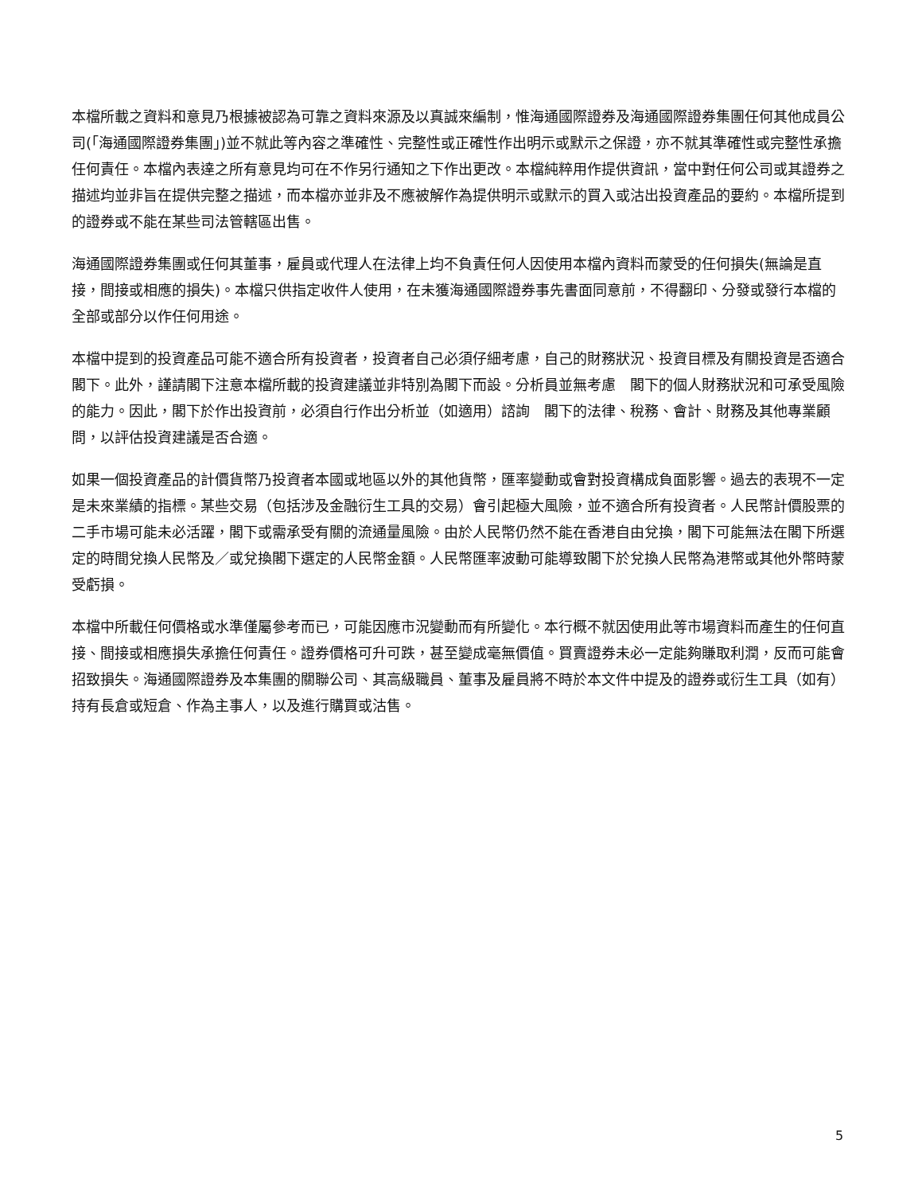本檔所載之資料和意見乃根據被認為可靠之資料來源及以真誠來編制，惟海通國際證券及海通國際證券集團任何其他成員公司(「海通國際證券集團」)並不就此等內容之準確性、完整性或正確性作出明示或默示之保證，亦不就其準確性或完整性承擔任何責任。本檔內表達之所有意見均可在不作另行通知之下作出更改。本檔純粹用作提供資訊，當中對任何公司或其證券之描述均並非旨在提供完整之描述，而本檔亦並非及不應被解作為提供明示或默示的買入或沽出投資產品的要約。本檔所提到的證券或不能在某些司法管轄區出售。
海通國際證券集團或任何其董事，雇員或代理人在法律上均不負責任何人因使用本檔內資料而蒙受的任何損失(無論是直接，間接或相應的損失)。本檔只供指定收件人使用，在未獲海通國際證券事先書面同意前，不得翻印、分發或發行本檔的全部或部分以作任何用途。
本檔中提到的投資產品可能不適合所有投資者，投資者自己必須仔細考慮，自己的財務狀況、投資目標及有關投資是否適合閣下。此外，謹請閣下注意本檔所載的投資建議並非特別為閣下而設。分析員並無考慮　閣下的個人財務狀況和可承受風險的能力。因此，閣下於作出投資前，必須自行作出分析並（如適用）諮詢　閣下的法律、稅務、會計、財務及其他專業顧問，以評估投資建議是否合適。
如果一個投資產品的計價貨幣乃投資者本國或地區以外的其他貨幣，匯率變動或會對投資構成負面影響。過去的表現不一定是未來業績的指標。某些交易（包括涉及金融衍生工具的交易）會引起極大風險，並不適合所有投資者。人民幣計價股票的二手市場可能未必活躍，閣下或需承受有關的流通量風險。由於人民幣仍然不能在香港自由兌換，閣下可能無法在閣下所選定的時間兌換人民幣及／或兌換閣下選定的人民幣金額。人民幣匯率波動可能導致閣下於兌換人民幣為港幣或其他外幣時蒙受虧損。
本檔中所載任何價格或水準僅屬參考而已，可能因應市況變動而有所變化。本行概不就因使用此等市場資料而產生的任何直接、間接或相應損失承擔任何責任。證券價格可升可跌，甚至變成毫無價值。買賣證券未必一定能夠賺取利潤，反而可能會招致損失。海通國際證券及本集團的關聯公司、其高級職員、董事及雇員將不時於本文件中提及的證券或衍生工具（如有）持有長倉或短倉、作為主事人，以及進行購買或沽售。
5